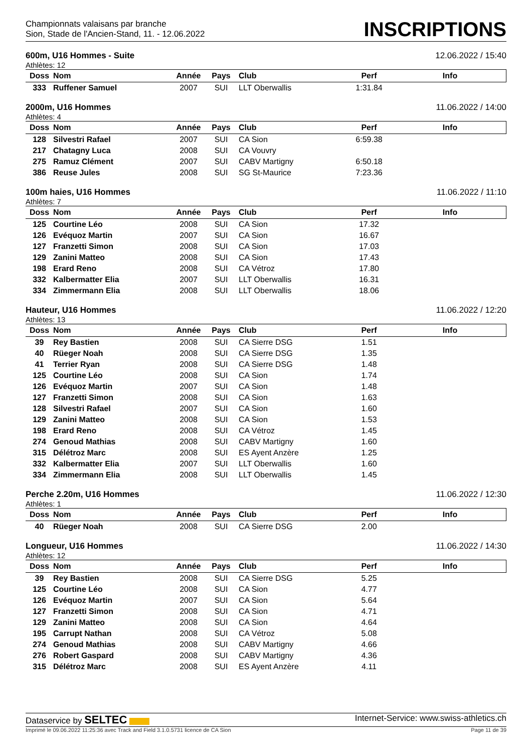Championnats valaisans par branche
Sion, Stade de l'Ancien-Stand, 11. - 12.06.2022
INSCRIPTIONS
600m, U16 Hommes - Suite 12.06.2022 / 15:40
Athlètes: 12
| Doss | Nom | Année | Pays | Club | Perf | Info |
| --- | --- | --- | --- | --- | --- | --- |
| 333 | Ruffener Samuel | 2007 | SUI | LLT Oberwallis | 1:31.84 | |
2000m, U16 Hommes 11.06.2022 / 14:00
Athlètes: 4
| Doss | Nom | Année | Pays | Club | Perf | Info |
| --- | --- | --- | --- | --- | --- | --- |
| 128 | Silvestri Rafael | 2007 | SUI | CA Sion | 6:59.38 | |
| 217 | Chatagny Luca | 2008 | SUI | CA Vouvry | | |
| 275 | Ramuz Clément | 2007 | SUI | CABV Martigny | 6:50.18 | |
| 386 | Reuse Jules | 2008 | SUI | SG St-Maurice | 7:23.36 | |
100m haies, U16 Hommes 11.06.2022 / 11:10
Athlètes: 7
| Doss | Nom | Année | Pays | Club | Perf | Info |
| --- | --- | --- | --- | --- | --- | --- |
| 125 | Courtine Léo | 2008 | SUI | CA Sion | 17.32 | |
| 126 | Evéquoz Martin | 2007 | SUI | CA Sion | 16.67 | |
| 127 | Franzetti Simon | 2008 | SUI | CA Sion | 17.03 | |
| 129 | Zanini Matteo | 2008 | SUI | CA Sion | 17.43 | |
| 198 | Erard Reno | 2008 | SUI | CA Vétroz | 17.80 | |
| 332 | Kalbermatter Elia | 2007 | SUI | LLT Oberwallis | 16.31 | |
| 334 | Zimmermann Elia | 2008 | SUI | LLT Oberwallis | 18.06 | |
Hauteur, U16 Hommes 11.06.2022 / 12:20
Athlètes: 13
| Doss | Nom | Année | Pays | Club | Perf | Info |
| --- | --- | --- | --- | --- | --- | --- |
| 39 | Rey Bastien | 2008 | SUI | CA Sierre DSG | 1.51 | |
| 40 | Rüeger Noah | 2008 | SUI | CA Sierre DSG | 1.35 | |
| 41 | Terrier Ryan | 2008 | SUI | CA Sierre DSG | 1.48 | |
| 125 | Courtine Léo | 2008 | SUI | CA Sion | 1.74 | |
| 126 | Evéquoz Martin | 2007 | SUI | CA Sion | 1.48 | |
| 127 | Franzetti Simon | 2008 | SUI | CA Sion | 1.63 | |
| 128 | Silvestri Rafael | 2007 | SUI | CA Sion | 1.60 | |
| 129 | Zanini Matteo | 2008 | SUI | CA Sion | 1.53 | |
| 198 | Erard Reno | 2008 | SUI | CA Vétroz | 1.45 | |
| 274 | Genoud Mathias | 2008 | SUI | CABV Martigny | 1.60 | |
| 315 | Délétroz Marc | 2008 | SUI | ES Ayent Anzère | 1.25 | |
| 332 | Kalbermatter Elia | 2007 | SUI | LLT Oberwallis | 1.60 | |
| 334 | Zimmermann Elia | 2008 | SUI | LLT Oberwallis | 1.45 | |
Perche 2.20m, U16 Hommes 11.06.2022 / 12:30
Athlètes: 1
| Doss | Nom | Année | Pays | Club | Perf | Info |
| --- | --- | --- | --- | --- | --- | --- |
| 40 | Rüeger Noah | 2008 | SUI | CA Sierre DSG | 2.00 | |
Longueur, U16 Hommes 11.06.2022 / 14:30
Athlètes: 12
| Doss | Nom | Année | Pays | Club | Perf | Info |
| --- | --- | --- | --- | --- | --- | --- |
| 39 | Rey Bastien | 2008 | SUI | CA Sierre DSG | 5.25 | |
| 125 | Courtine Léo | 2008 | SUI | CA Sion | 4.77 | |
| 126 | Evéquoz Martin | 2007 | SUI | CA Sion | 5.64 | |
| 127 | Franzetti Simon | 2008 | SUI | CA Sion | 4.71 | |
| 129 | Zanini Matteo | 2008 | SUI | CA Sion | 4.64 | |
| 195 | Carrupt Nathan | 2008 | SUI | CA Vétroz | 5.08 | |
| 274 | Genoud Mathias | 2008 | SUI | CABV Martigny | 4.66 | |
| 276 | Robert Gaspard | 2008 | SUI | CABV Martigny | 4.36 | |
| 315 | Délétroz Marc | 2008 | SUI | ES Ayent Anzère | 4.11 | |
Dataservice by SELTEC Internet-Service: www.swiss-athletics.ch
Imprimé le 09.06.2022 11:25:36 avec Track and Field 3.1.0.5731 licence de CA Sion Page 11 de 39